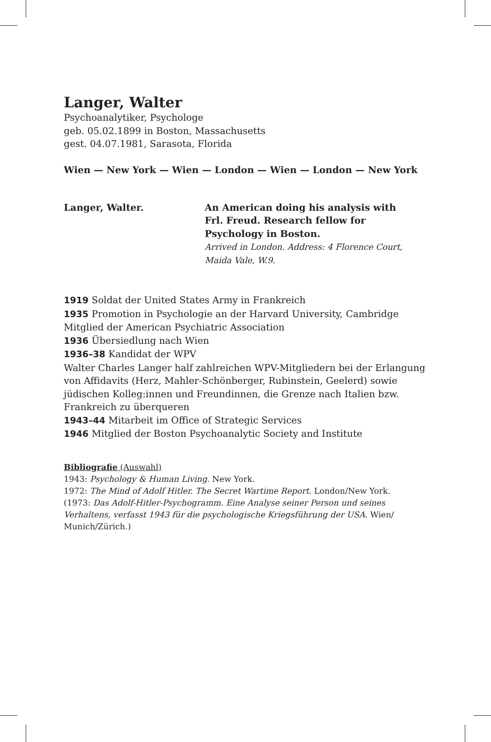Langer, Walter
Psychoanalytiker, Psychologe
geb. 05.02.1899 in Boston, Massachusetts
gest. 04.07.1981, Sarasota, Florida
Wien — New York — Wien — London — Wien — London — New York
Langer, Walter. An American doing his analysis with Frl. Freud. Research fellow for Psychology in Boston.
Arrived in London. Address: 4 Florence Court, Maida Vale, W.9.
1919 Soldat der United States Army in Frankreich
1935 Promotion in Psychologie an der Harvard University, Cambridge
Mitglied der American Psychiatric Association
1936 Übersiedlung nach Wien
1936–38 Kandidat der WPV
Walter Charles Langer half zahlreichen WPV-Mitgliedern bei der Erlangung von Affidavits (Herz, Mahler-Schönberger, Rubinstein, Geelerd) sowie jüdischen Kolleg:innen und Freundinnen, die Grenze nach Italien bzw. Frankreich zu überqueren
1943–44 Mitarbeit im Office of Strategic Services
1946 Mitglied der Boston Psychoanalytic Society and Institute
Bibliografie (Auswahl)
1943: Psychology & Human Living. New York.
1972: The Mind of Adolf Hitler. The Secret Wartime Report. London/New York.
(1973: Das Adolf-Hitler-Psychogramm. Eine Analyse seiner Person und seines Verhaltens, verfasst 1943 für die psychologische Kriegsführung der USA. Wien/ Munich/Zürich.)